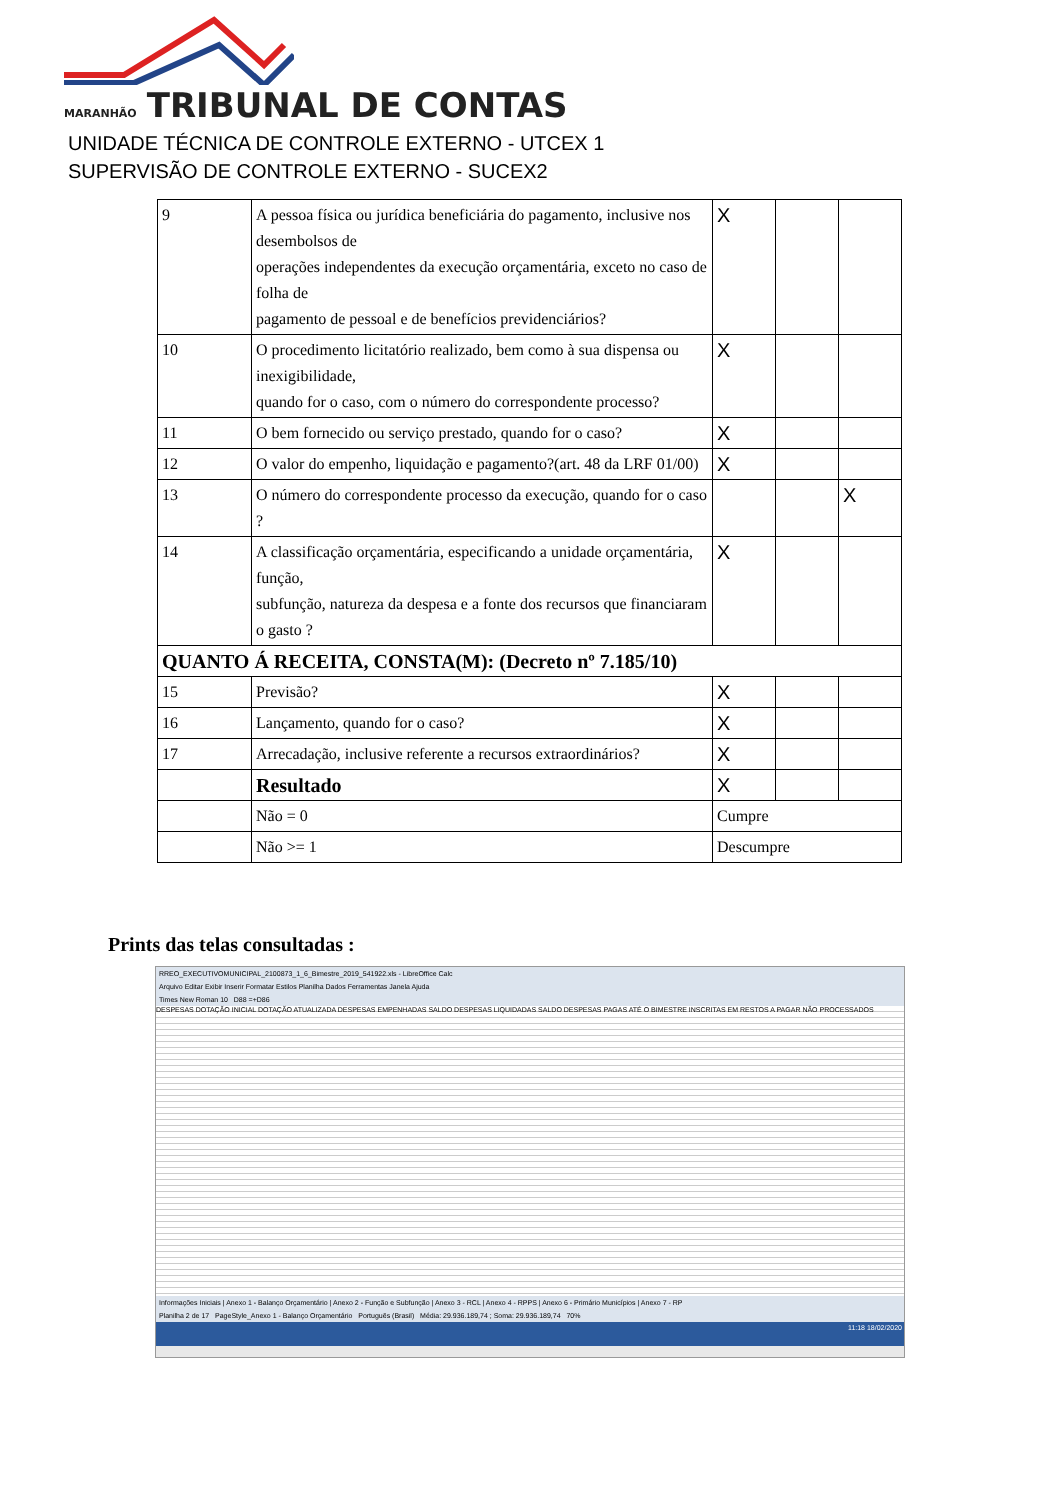MARANHÃO TRIBUNAL DE CONTAS
UNIDADE TÉCNICA DE CONTROLE EXTERNO - UTCEX 1
SUPERVISÃO DE CONTROLE EXTERNO - SUCEX2
| 9 | A pessoa física ou jurídica beneficiária do pagamento, inclusive nos desembolsos de operações independentes da execução orçamentária, exceto no caso de folha de pagamento de pessoal e de benefícios previdenciários? | X | | |
| 10 | O procedimento licitatório realizado, bem como à sua dispensa ou inexigibilidade, quando for o caso, com o número do correspondente processo? | X | | |
| 11 | O bem fornecido ou serviço prestado, quando for o caso? | X | | |
| 12 | O valor do empenho, liquidação e pagamento?(art. 48 da LRF 01/00) | X | | |
| 13 | O número do correspondente processo da execução, quando for o caso ? | | | X |
| 14 | A classificação orçamentária, especificando a unidade orçamentária, função, subfunção, natureza da despesa e a fonte dos recursos que financiaram o gasto ? | X | | |
| QUANTO Á RECEITA, CONSTA(M): (Decreto nº 7.185/10) | | | | |
| 15 | Previsão? | X | | |
| 16 | Lançamento, quando for o caso? | X | | |
| 17 | Arrecadação, inclusive referente a recursos extraordinários? | X | | |
| | Resultado | X | | |
| | Não = 0 | Cumpre | | |
| | Não >= 1 | Descumpre | | |
Prints das telas consultadas :
RREO_EXECUTIVOMUNICIPAL_2100873_1_6_Bimestre_2019_541922.xls - LibreOffice Calc
Arquivo Editar Exibir Inserir Formatar Estilos Planilha Dados Ferramentas Janela Ajuda
Times New Roman 10 D88 =+D86
DESPESAS DOTAÇÃO INICIAL DOTAÇÃO ATUALIZADA DESPESAS EMPENHADAS SALDO DESPESAS LIQUIDADAS SALDO DESPESAS PAGAS ATÉ O BIMESTRE INSCRITAS EM RESTOS A PAGAR NÃO PROCESSADOS
Informações Iniciais | Anexo 1 - Balanço Orçamentário | Anexo 2 - Função e Subfunção | Anexo 3 - RCL | Anexo 4 - RPPS | Anexo 6 - Primário Municípios | Anexo 7 - RP
Planilha 2 de 17 PageStyle_Anexo 1 - Balanço Orçamentário Português (Brasil) Média: 29.936.189,74 ; Soma: 29.936.189,74 70%
11:18 18/02/2020